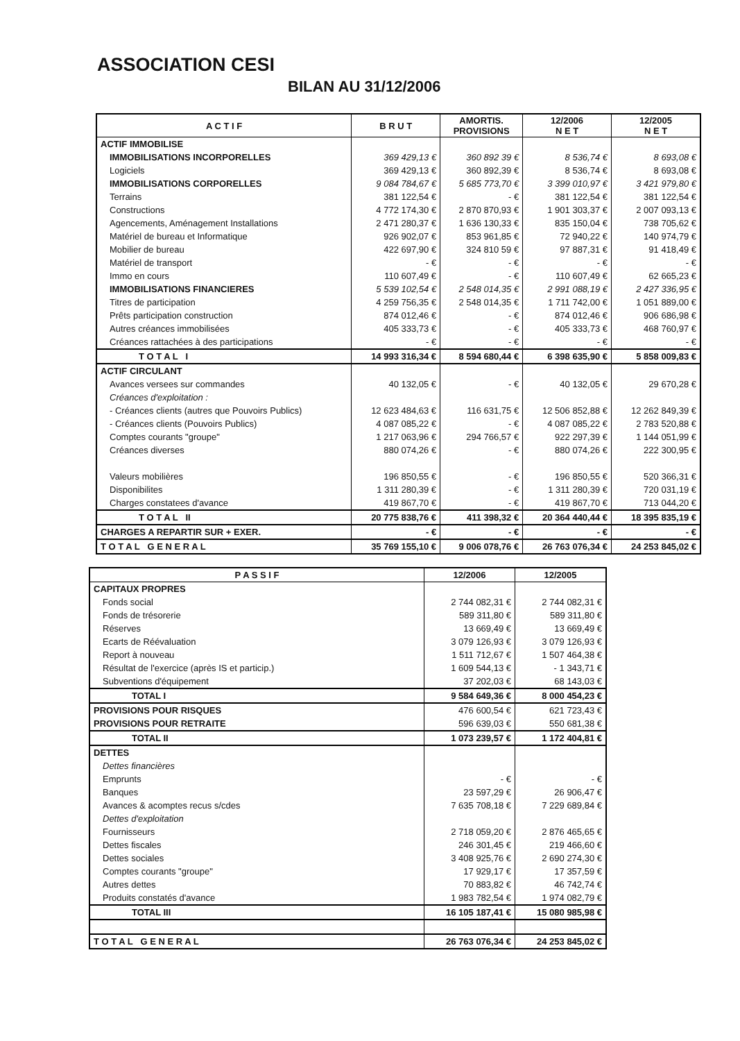ASSOCIATION CESI
BILAN AU 31/12/2006
| A C T I F | B R U T | AMORTIS. PROVISIONS | 12/2006 N E T | 12/2005 N E T |
| --- | --- | --- | --- | --- |
| ACTIF IMMOBILISE | | | | |
| IMMOBILISATIONS INCORPORELLES | 369 429,13 € | 360 892 39 € | 8 536,74 € | 8 693,08 € |
| Logiciels | 369 429,13 € | 360 892,39 € | 8 536,74 € | 8 693,08 € |
| IMMOBILISATIONS CORPORELLES | 9 084 784,67 € | 5 685 773,70 € | 3 399 010,97 € | 3 421 979,80 € |
| Terrains | 381 122,54 € | - € | 381 122,54 € | 381 122,54 € |
| Constructions | 4 772 174,30 € | 2 870 870,93 € | 1 901 303,37 € | 2 007 093,13 € |
| Agencements, Aménagement Installations | 2 471 280,37 € | 1 636 130,33 € | 835 150,04 € | 738 705,62 € |
| Matériel de bureau et Informatique | 926 902,07 € | 853 961,85 € | 72 940,22 € | 140 974,79 € |
| Mobilier de bureau | 422 697,90 € | 324 810 59 € | 97 887,31 € | 91 418,49 € |
| Matériel de transport | - € | - € | - € | - € |
| Immo en cours | 110 607,49 € | - € | 110 607,49 € | 62 665,23 € |
| IMMOBILISATIONS FINANCIERES | 5 539 102,54 € | 2 548 014,35 € | 2 991 088,19 € | 2 427 336,95 € |
| Titres de participation | 4 259 756,35 € | 2 548 014,35 € | 1 711 742,00 € | 1 051 889,00 € |
| Prêts participation construction | 874 012,46 € | - € | 874 012,46 € | 906 686,98 € |
| Autres créances immobilisées | 405 333,73 € | - € | 405 333,73 € | 468 760,97 € |
| Créances rattachées à des participations | - € | - € | - € | - € |
| T O T A L I | 14 993 316,34 € | 8 594 680,44 € | 6 398 635,90 € | 5 858 009,83 € |
| ACTIF CIRCULANT | | | | |
| Avances versees sur commandes | 40 132,05 € | - € | 40 132,05 € | 29 670,28 € |
| Créances d'exploitation : | | | | |
| - Créances clients (autres que Pouvoirs Publics) | 12 623 484,63 € | 116 631,75 € | 12 506 852,88 € | 12 262 849,39 € |
| - Créances clients (Pouvoirs Publics) | 4 087 085,22 € | - € | 4 087 085,22 € | 2 783 520,88 € |
| Comptes courants "groupe" | 1 217 063,96 € | 294 766,57 € | 922 297,39 € | 1 144 051,99 € |
| Créances diverses | 880 074,26 € | - € | 880 074,26 € | 222 300,95 € |
| Valeurs mobilières | 196 850,55 € | - € | 196 850,55 € | 520 366,31 € |
| Disponibilites | 1 311 280,39 € | - € | 1 311 280,39 € | 720 031,19 € |
| Charges constatees d'avance | 419 867,70 € | - € | 419 867,70 € | 713 044,20 € |
| T O T A L II | 20 775 838,76 € | 411 398,32 € | 20 364 440,44 € | 18 395 835,19 € |
| CHARGES A REPARTIR SUR + EXER. | - € | - € | - € | - € |
| T O T A L G E N E R A L | 35 769 155,10 € | 9 006 078,76 € | 26 763 076,34 € | 24 253 845,02 € |
| P A S S I F | 12/2006 | 12/2005 |
| --- | --- | --- |
| CAPITAUX PROPRES | | |
| Fonds social | 2 744 082,31 € | 2 744 082,31 € |
| Fonds de trésorerie | 589 311,80 € | 589 311,80 € |
| Réserves | 13 669,49 € | 13 669,49 € |
| Ecarts de Réévaluation | 3 079 126,93 € | 3 079 126,93 € |
| Report à nouveau | 1 511 712,67 € | 1 507 464,38 € |
| Résultat de l'exercice (après IS et particip.) | 1 609 544,13 € | - 1 343,71 € |
| Subventions d'équipement | 37 202,03 € | 68 143,03 € |
| TOTAL I | 9 584 649,36 € | 8 000 454,23 € |
| PROVISIONS POUR RISQUES | 476 600,54 € | 621 723,43 € |
| PROVISIONS POUR RETRAITE | 596 639,03 € | 550 681,38 € |
| TOTAL II | 1 073 239,57 € | 1 172 404,81 € |
| DETTES | | |
| Dettes financières | | |
| Emprunts | - € | - € |
| Banques | 23 597,29 € | 26 906,47 € |
| Avances & acomptes recus s/cdes | 7 635 708,18 € | 7 229 689,84 € |
| Dettes d'exploitation | | |
| Fournisseurs | 2 718 059,20 € | 2 876 465,65 € |
| Dettes fiscales | 246 301,45 € | 219 466,60 € |
| Dettes sociales | 3 408 925,76 € | 2 690 274,30 € |
| Comptes courants "groupe" | 17 929,17 € | 17 357,59 € |
| Autres dettes | 70 883,82 € | 46 742,74 € |
| Produits constatés d'avance | 1 983 782,54 € | 1 974 082,79 € |
| TOTAL III | 16 105 187,41 € | 15 080 985,98 € |
| T O T A L G E N E R A L | 26 763 076,34 € | 24 253 845,02 € |